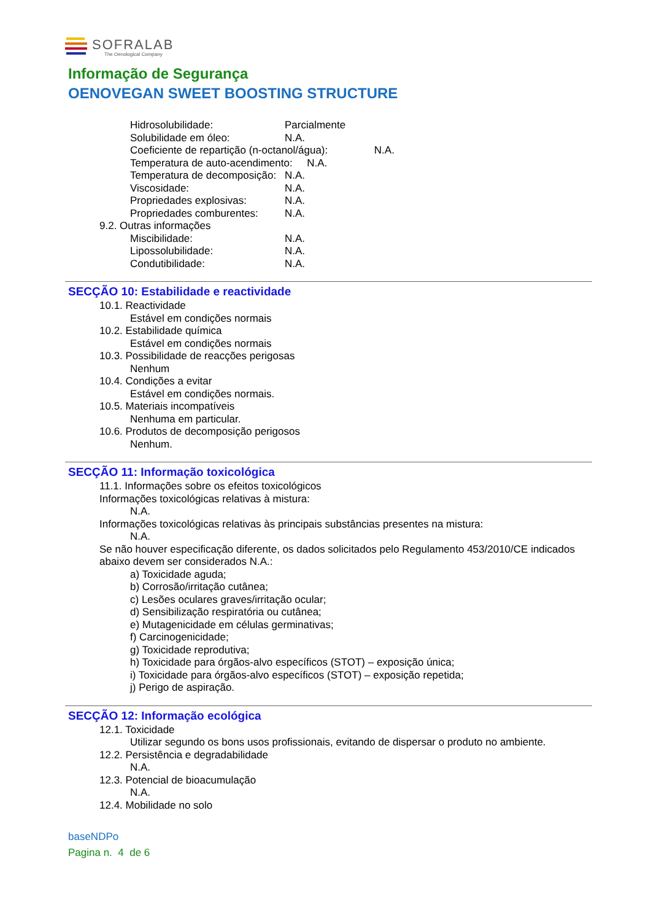SOFRALAB
The Oenological Company
Informação de Segurança
OENOVEGAN SWEET BOOSTING STRUCTURE
Hidrosolubilidade: Parcialmente
Solubilidade em óleo: N.A.
Coeficiente de repartição (n-octanol/água): N.A.
Temperatura de auto-acendimento: N.A.
Temperatura de decomposição: N.A.
Viscosidade: N.A.
Propriedades explosivas: N.A.
Propriedades comburentes: N.A.
9.2. Outras informações
Miscibilidade: N.A.
Lipossolubilidade: N.A.
Condutibilidade: N.A.
SECÇÃO 10: Estabilidade e reactividade
10.1. Reactividade
Estável em condições normais
10.2. Estabilidade química
Estável em condições normais
10.3. Possibilidade de reacções perigosas
Nenhum
10.4. Condições a evitar
Estável em condições normais.
10.5. Materiais incompatíveis
Nenhuma em particular.
10.6. Produtos de decomposição perigosos
Nenhum.
SECÇÃO 11: Informação toxicológica
11.1. Informações sobre os efeitos toxicológicos
Informações toxicológicas relativas à mistura:
N.A.
Informações toxicológicas relativas às principais substâncias presentes na mistura:
N.A.
Se não houver especificação diferente, os dados solicitados pelo Regulamento 453/2010/CE indicados abaixo devem ser considerados N.A.:
a) Toxicidade aguda;
b) Corrosão/irritação cutânea;
c) Lesões oculares graves/irritação ocular;
d) Sensibilização respiratória ou cutânea;
e) Mutagenicidade em células germinativas;
f) Carcinogenicidade;
g) Toxicidade reprodutiva;
h) Toxicidade para órgãos-alvo específicos (STOT) – exposição única;
i) Toxicidade para órgãos-alvo específicos (STOT) – exposição repetida;
j) Perigo de aspiração.
SECÇÃO 12: Informação ecológica
12.1. Toxicidade
Utilizar segundo os bons usos profissionais, evitando de dispersar o produto no ambiente.
12.2. Persistência e degradabilidade
N.A.
12.3. Potencial de bioacumulação
N.A.
12.4. Mobilidade no solo
baseNDPo
Pagina n. 4 de 6